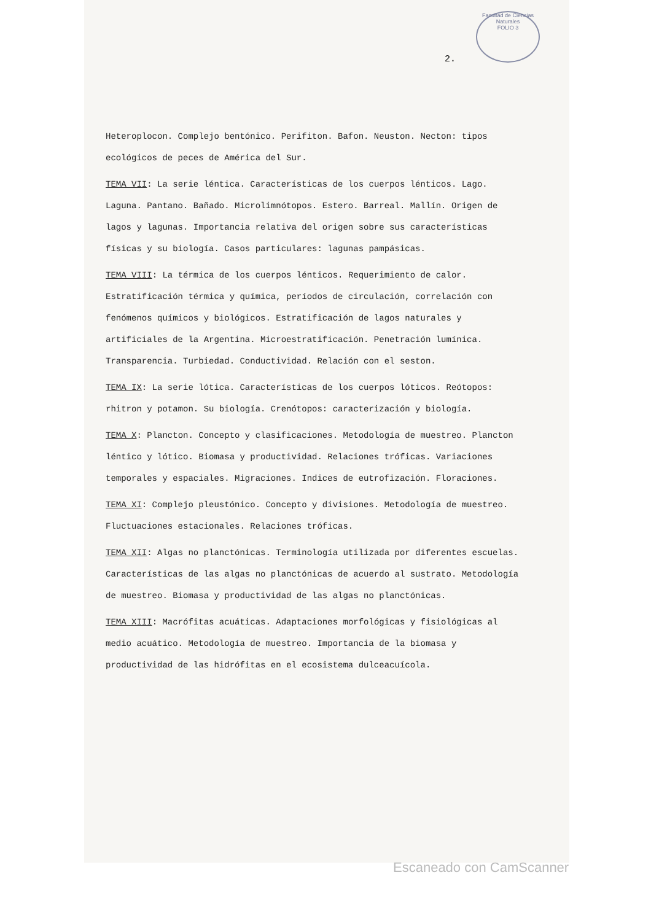Facultad de Ciencias Naturales
FOLIO 3
2.
Heteroplocon. Complejo bentónico. Perifiton. Bafon. Neuston. Necton: tipos ecológicos de peces de América del Sur.
TEMA VII: La serie léntica. Características de los cuerpos lénticos. Lago. Laguna. Pantano. Bañado. Microlimnótopos. Estero. Barreal. Mallín. Origen de lagos y lagunas. Importancia relativa del origen sobre sus características físicas y su biología. Casos particulares: lagunas pampásicas.
TEMA VIII: La térmica de los cuerpos lénticos. Requerimiento de calor. Estratificación térmica y química, períodos de circulación, correlación con fenómenos químicos y biológicos. Estratificación de lagos naturales y artificiales de la Argentina. Microestratificación. Penetración lumínica. Transparencia. Turbiedad. Conductividad. Relación con el seston.
TEMA IX: La serie lótica. Características de los cuerpos lóticos. Reótopos: rhitron y potamon. Su biología. Crenótopos: caracterización y biología.
TEMA X: Plancton. Concepto y clasificaciones. Metodología de muestreo. Plancton léntico y lótico. Biomasa y productividad. Relaciones tróficas. Variaciones temporales y espaciales. Migraciones. Indices de eutrofización. Floraciones.
TEMA XI: Complejo pleustónico. Concepto y divisiones. Metodología de muestreo. Fluctuaciones estacionales. Relaciones tróficas.
TEMA XII: Algas no planctónicas. Terminología utilizada por diferentes escuelas. Características de las algas no planctónicas de acuerdo al sustrato. Metodología de muestreo. Biomasa y productividad de las algas no planctónicas.
TEMA XIII: Macrófitas acuáticas. Adaptaciones morfológicas y fisiológicas al medio acuático. Metodología de muestreo. Importancia de la biomasa y productividad de las hidrófitas en el ecosistema dulceacuícola.
Escaneado con CamScanner